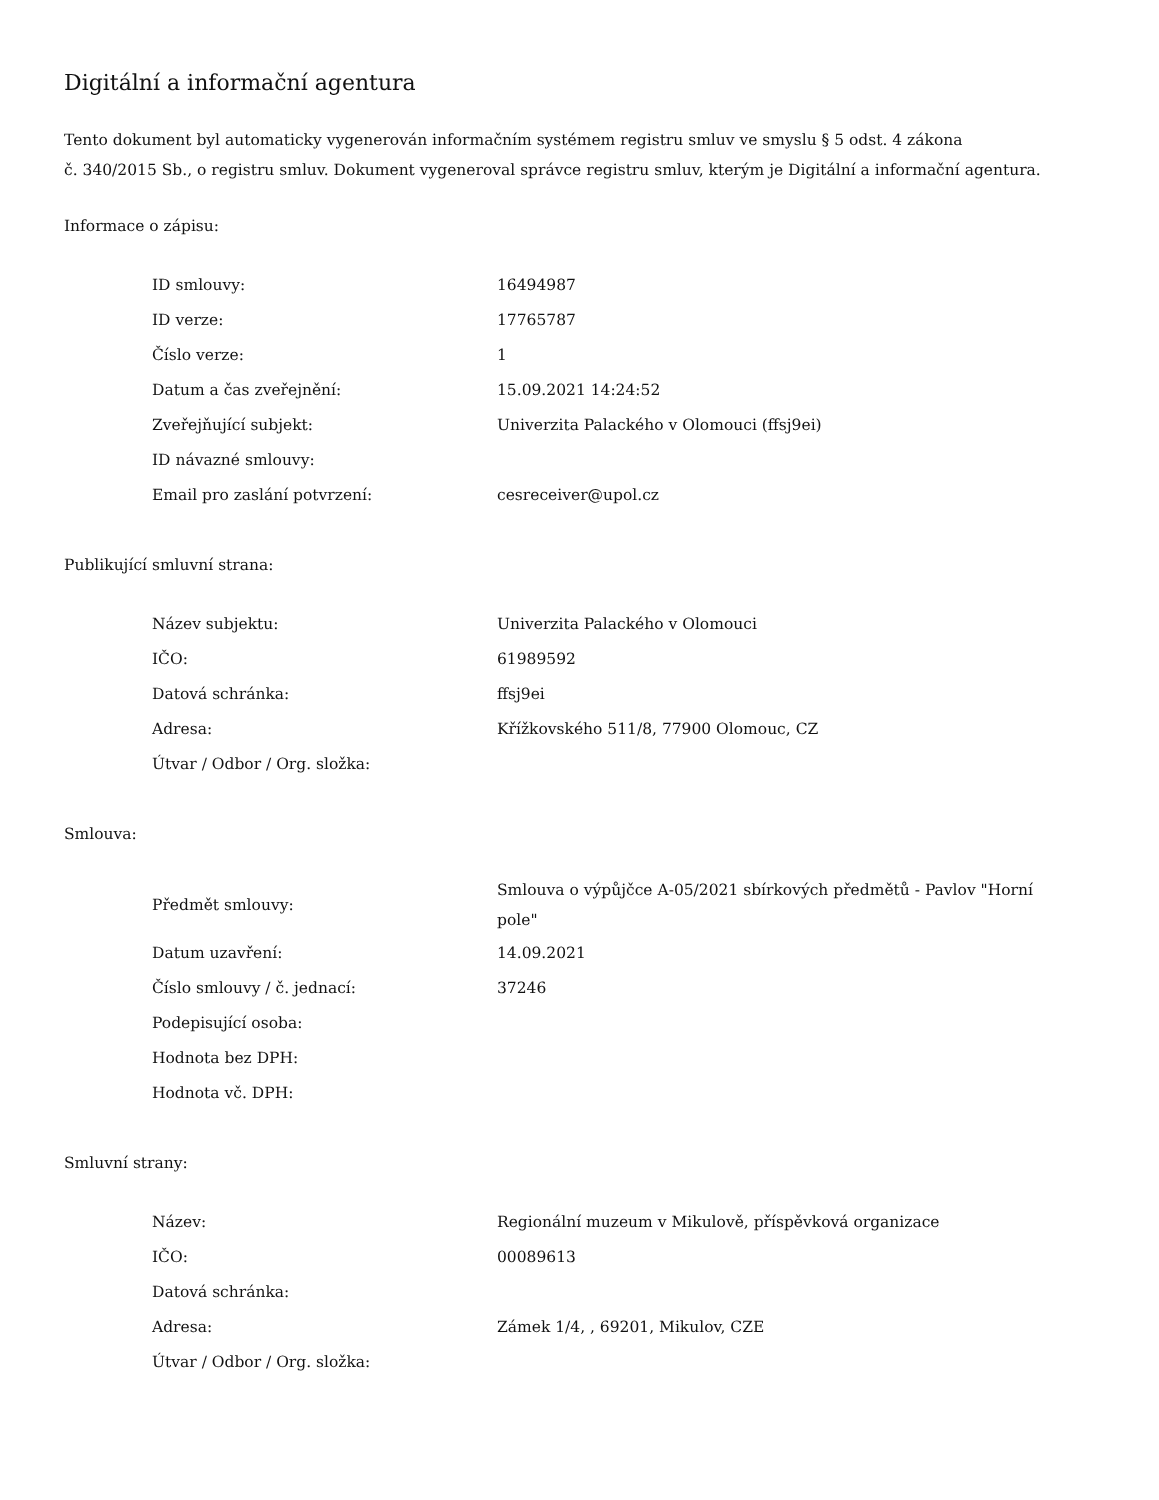Digitální a informační agentura
Tento dokument byl automaticky vygenerován informačním systémem registru smluv ve smyslu § 5 odst. 4 zákona
č. 340/2015 Sb., o registru smluv. Dokument vygeneroval správce registru smluv, kterým je Digitální a informační agentura.
Informace o zápisu:
| ID smlouvy: | 16494987 |
| ID verze: | 17765787 |
| Číslo verze: | 1 |
| Datum a čas zveřejnění: | 15.09.2021 14:24:52 |
| Zveřejňující subjekt: | Univerzita Palackého v Olomouci (ffsj9ei) |
| ID návazné smlouvy: | |
| Email pro zaslání potvrzení: | cesreceiver@upol.cz |
Publikující smluvní strana:
| Název subjektu: | Univerzita Palackého v Olomouci |
| IČO: | 61989592 |
| Datová schránka: | ffsj9ei |
| Adresa: | Křížkovského 511/8, 77900 Olomouc, CZ |
| Útvar / Odbor / Org. složka: | |
Smlouva:
| Předmět smlouvy: | Smlouva o výpůjčce A-05/2021 sbírkových předmětů - Pavlov "Horní pole" |
| Datum uzavření: | 14.09.2021 |
| Číslo smlouvy / č. jednací: | 37246 |
| Podepisující osoba: | |
| Hodnota bez DPH: | |
| Hodnota vč. DPH: | |
Smluvní strany:
| Název: | Regionální muzeum v Mikulově, příspěvková organizace |
| IČO: | 00089613 |
| Datová schránka: | |
| Adresa: | Zámek 1/4, , 69201, Mikulov, CZE |
| Útvar / Odbor / Org. složka: | |